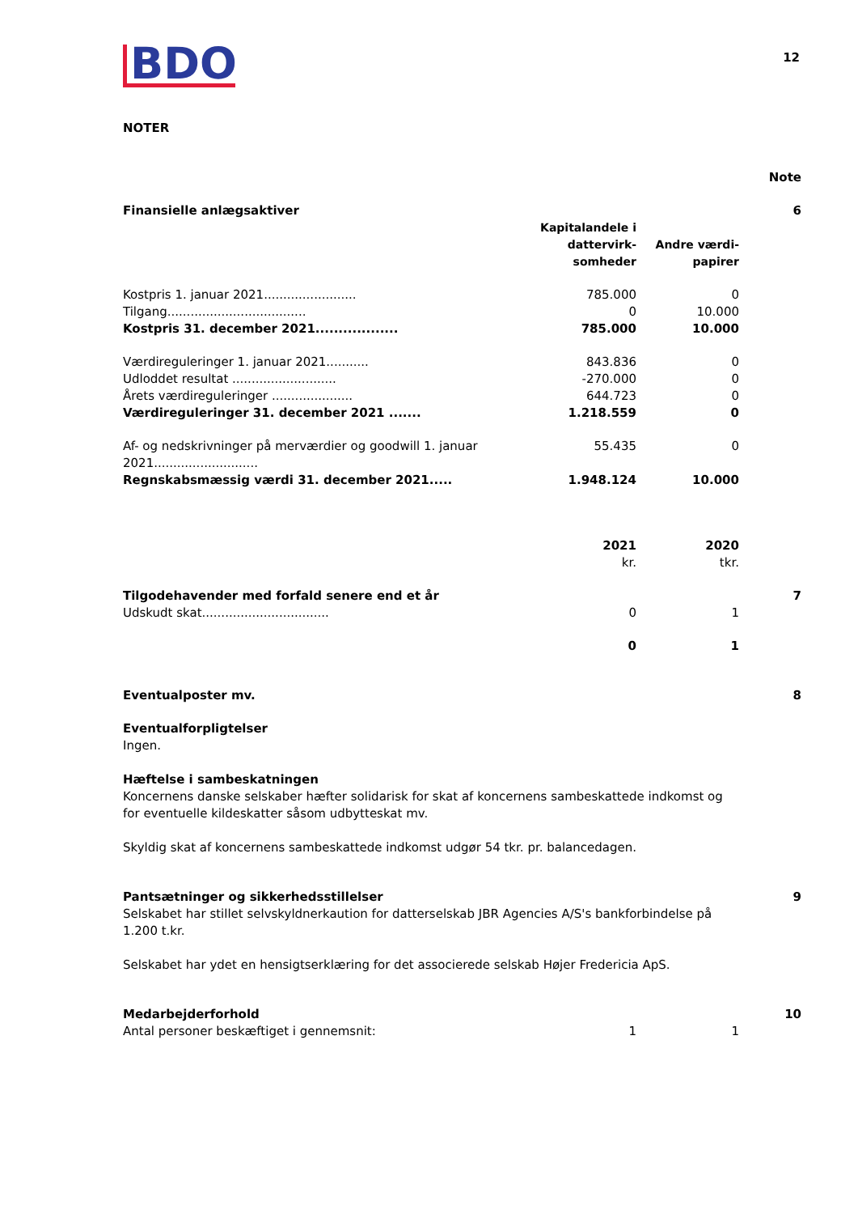12
BDO
NOTER
| | | | Note |
| Finansielle anlægsaktiver | | | 6 |
| | Kapitalandele i dattervirk-somheder | Andre værdi-papirer | |
| Kostpris 1. januar 2021........................ | 785.000 | 0 | |
| Tilgang.................................... | 0 | 10.000 | |
| Kostpris 31. december 2021.................. | 785.000 | 10.000 | |
| Værdireguleringer 1. januar 2021........... | 843.836 | 0 | |
| Udloddet resultat ........................... | -270.000 | 0 | |
| Årets værdireguleringer ..................... | 644.723 | 0 | |
| Værdireguleringer 31. december 2021 ....... | 1.218.559 | 0 | |
| Af- og nedskrivninger på merværdier og goodwill 1. januar 2021........................... | 55.435 | 0 | |
| Regnskabsmæssig værdi 31. december 2021..... | 1.948.124 | 10.000 | |
| | 2021 kr. | 2020 tkr. | |
| Tilgodehavender med forfald senere end et år | | | 7 |
| Udskudt skat................................. | 0 | 1 | |
| | 0 | 1 | |
| Eventualposter mv. | | | 8 |
| Eventualforpligtelser Ingen. Hæftelse i sambeskatningen Koncernens danske selskaber hæfter solidarisk for skat af koncernens sambeskattede indkomst og for eventuelle kildeskatter såsom udbytteskat mv. Skyldig skat af koncernens sambeskattede indkomst udgør 54 tkr. pr. balancedagen. | | | |
| Pantsætninger og sikkerhedsstillelser Selskabet har stillet selvskyldnerkaution for datterselskab JBR Agencies A/S's bankforbindelse på 1.200 t.kr. Selskabet har ydet en hensigtserklæring for det associerede selskab Højer Fredericia ApS. | | | 9 |
| Medarbejderforhold | | | 10 |
| Antal personer beskæftiget i gennemsnit: | 1 | 1 | |